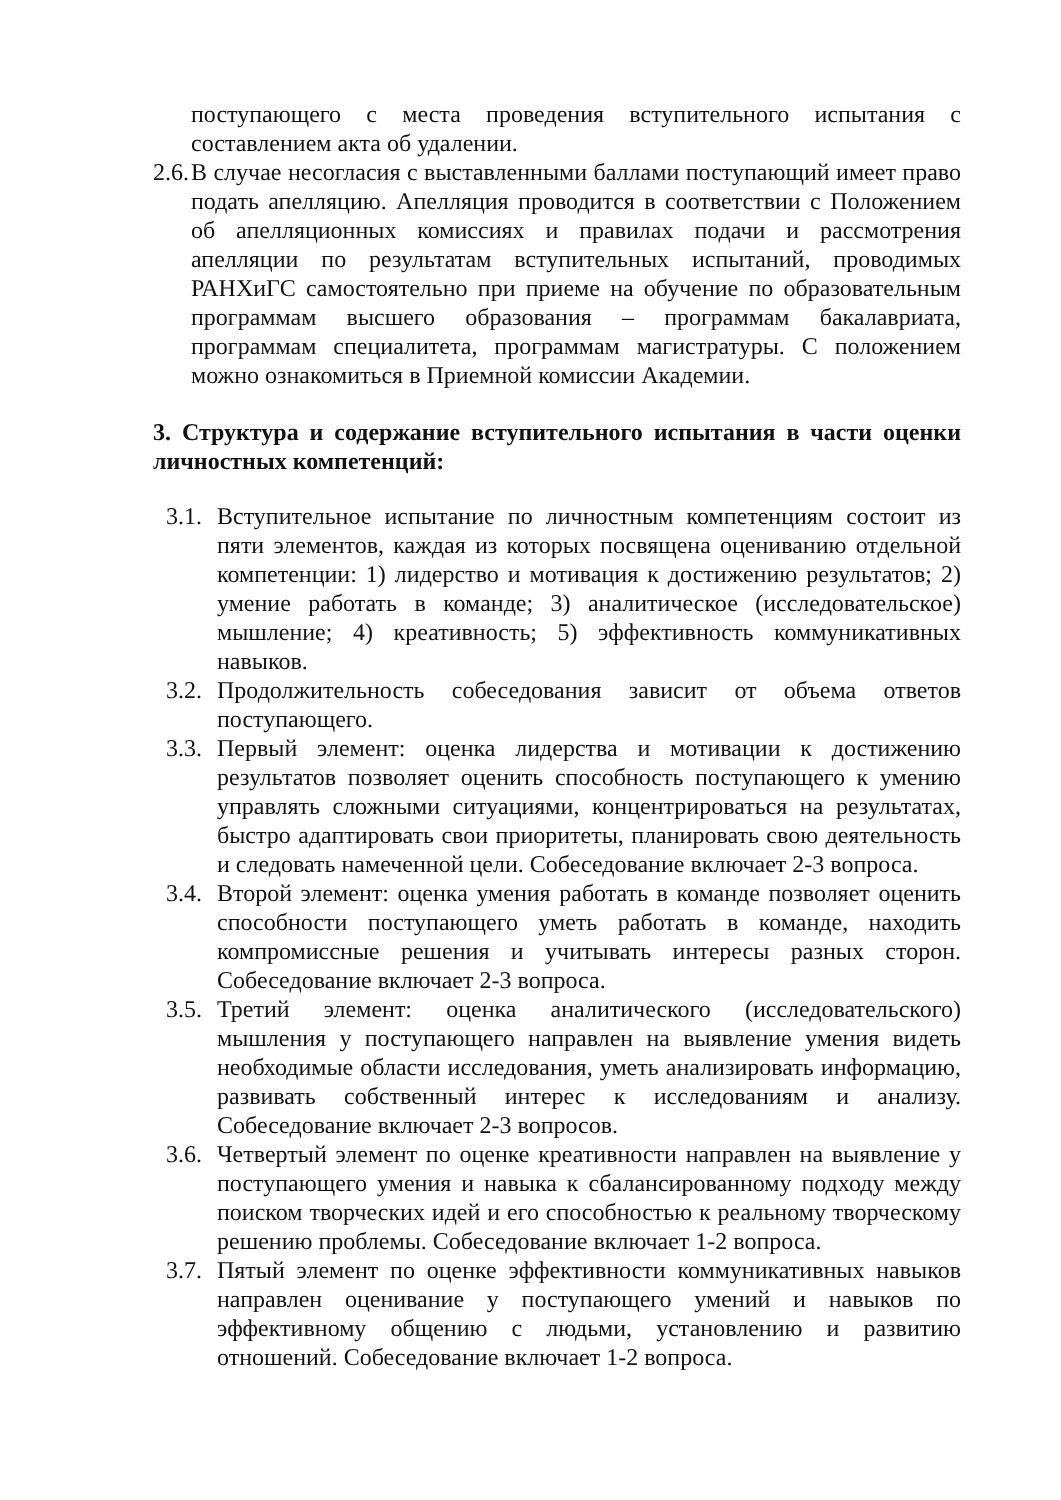поступающего с места проведения вступительного испытания с составлением акта об удалении.
2.6. В случае несогласия с выставленными баллами поступающий имеет право подать апелляцию. Апелляция проводится в соответствии с Положением об апелляционных комиссиях и правилах подачи и рассмотрения апелляции по результатам вступительных испытаний, проводимых РАНХиГС самостоятельно при приеме на обучение по образовательным программам высшего образования – программам бакалавриата, программам специалитета, программам магистратуры. С положением можно ознакомиться в Приемной комиссии Академии.
3. Структура и содержание вступительного испытания в части оценки личностных компетенций:
3.1. Вступительное испытание по личностным компетенциям состоит из пяти элементов, каждая из которых посвящена оцениванию отдельной компетенции: 1) лидерство и мотивация к достижению результатов; 2) умение работать в команде; 3) аналитическое (исследовательское) мышление; 4) креативность; 5) эффективность коммуникативных навыков.
3.2. Продолжительность собеседования зависит от объема ответов поступающего.
3.3. Первый элемент: оценка лидерства и мотивации к достижению результатов позволяет оценить способность поступающего к умению управлять сложными ситуациями, концентрироваться на результатах, быстро адаптировать свои приоритеты, планировать свою деятельность и следовать намеченной цели. Собеседование включает 2-3 вопроса.
3.4. Второй элемент: оценка умения работать в команде позволяет оценить способности поступающего уметь работать в команде, находить компромиссные решения и учитывать интересы разных сторон. Собеседование включает 2-3 вопроса.
3.5. Третий элемент: оценка аналитического (исследовательского) мышления у поступающего направлен на выявление умения видеть необходимые области исследования, уметь анализировать информацию, развивать собственный интерес к исследованиям и анализу. Собеседование включает 2-3 вопросов.
3.6. Четвертый элемент по оценке креативности направлен на выявление у поступающего умения и навыка к сбалансированному подходу между поиском творческих идей и его способностью к реальному творческому решению проблемы. Собеседование включает 1-2 вопроса.
3.7. Пятый элемент по оценке эффективности коммуникативных навыков направлен оценивание у поступающего умений и навыков по эффективному общению с людьми, установлению и развитию отношений. Собеседование включает 1-2 вопроса.